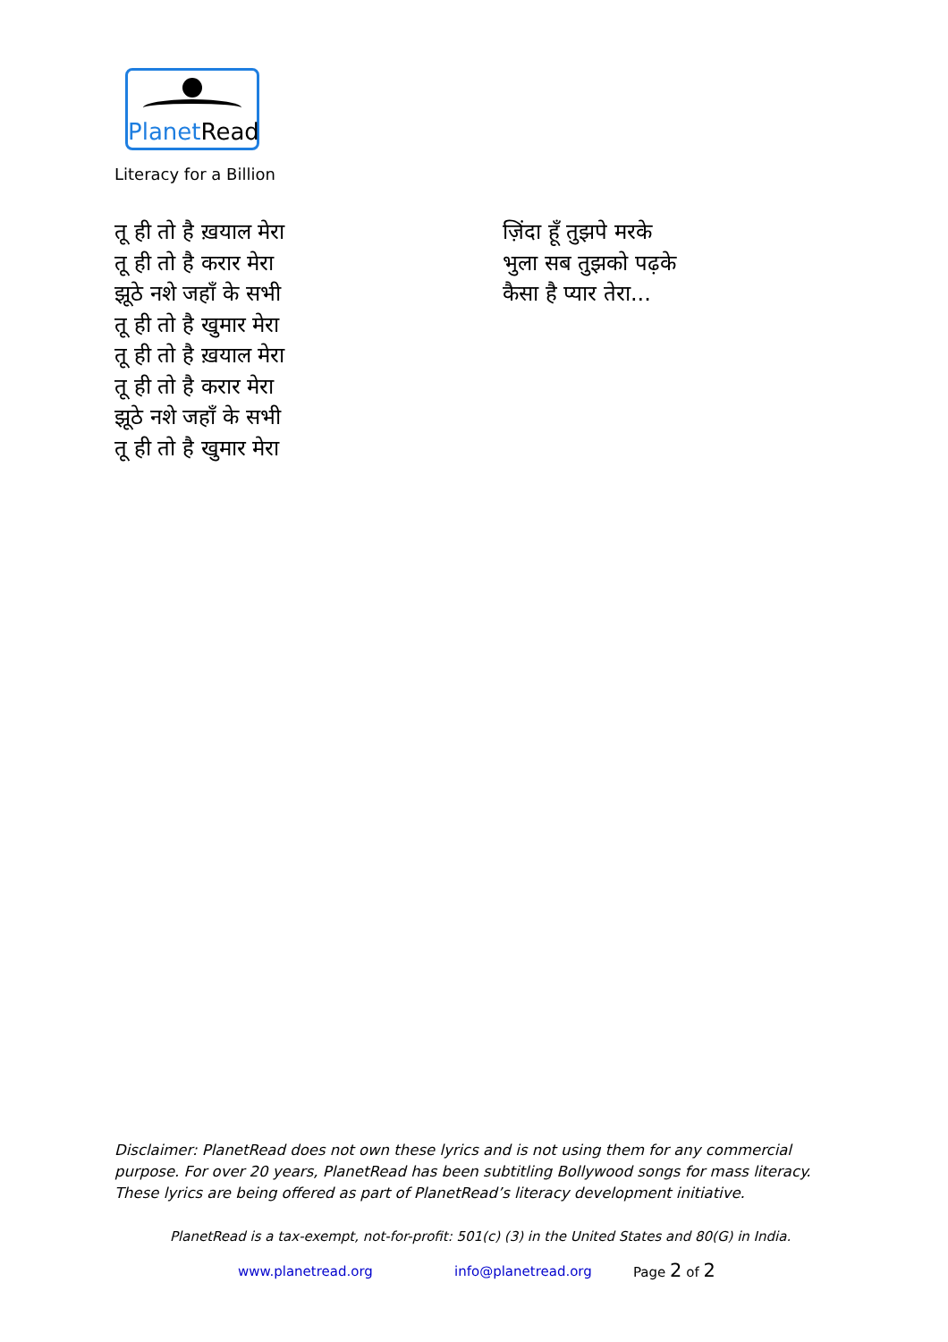PlanetRead
Literacy for a Billion
तू ही तो है ख़याल मेरा
तू ही तो है करार मेरा
झूठे नशे जहाँ के सभी
तू ही तो है खुमार मेरा
तू ही तो है ख़याल मेरा
तू ही तो है करार मेरा
झूठे नशे जहाँ के सभी
तू ही तो है खुमार मेरा
ज़िंदा हूँ तुझपे मरके
भुला सब तुझको पढ़के
कैसा है प्यार तेरा...
Disclaimer: PlanetRead does not own these lyrics and is not using them for any commercial purpose. For over 20 years, PlanetRead has been subtitling Bollywood songs for mass literacy. These lyrics are being offered as part of PlanetRead’s literacy development initiative.
PlanetRead is a tax-exempt, not-for-profit: 501(c) (3) in the United States and 80(G) in India.
www.planetread.org info@planetread.org Page 2 of 2